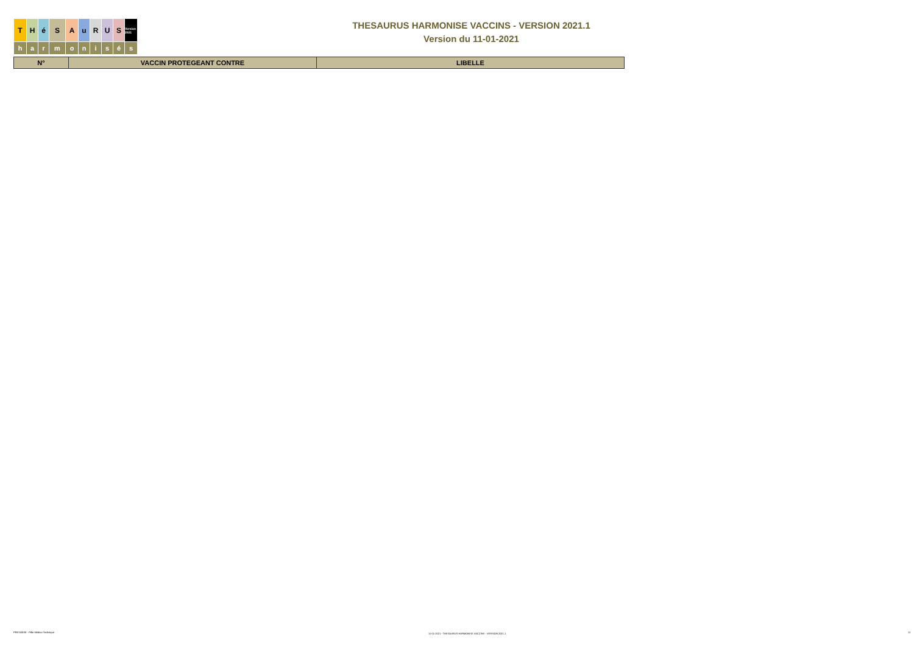T H é S A u R U S
Version 2021
h a r m o n i s é s
THESAURUS HARMONISE VACCINS - VERSION 2021.1
Version du 11-01-2021
| N° | VACCIN PROTEGEANT CONTRE | LIBELLE |
| --- | --- | --- |
PRESANSE - Pôle Médico-Technique 11-01-2021 - THESAURUS HARMONISE VACCINS - VERSION 2021.1 11